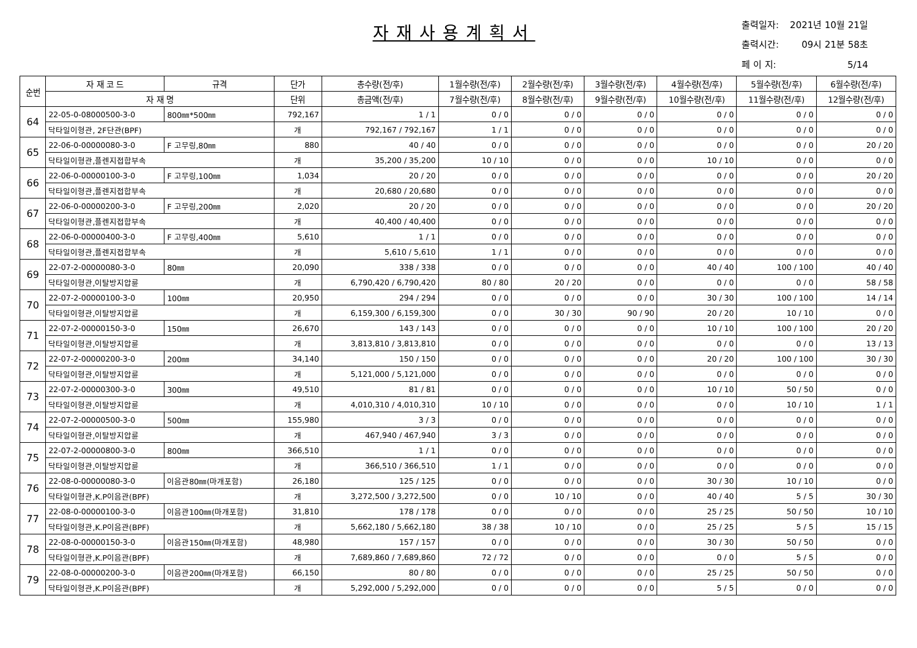자재사용계획서
| 출력일자: | 2021년 10월 21일 |
| 출력시간: | 09시 21분 58초 |
| 페 이 지: | 5/14 |
| 순번 | 자 재 코 드 | 규격 | 단가 | 총수량(전/후) | 1월수량(전/후) | 2월수량(전/후) | 3월수량(전/후) | 4월수량(전/후) | 5월수량(전/후) | 6월수량(전/후) |
| --- | --- | --- | --- | --- | --- | --- | --- | --- | --- | --- |
| | 자 재 명 | | 단위 | 총금액(전/후) | 7월수량(전/후) | 8월수량(전/후) | 9월수량(전/후) | 10월수량(전/후) | 11월수량(전/후) | 12월수량(전/후) |
| 64 | 22-05-0-08000500-3-0 | 800㎜*500㎜ | 792,167 | 1 / 1 | 0 / 0 | 0 / 0 | 0 / 0 | 0 / 0 | 0 / 0 | 0 / 0 |
| | 닥타일이형관, 2F단관(BPF) | | 개 | 792,167 / 792,167 | 1 / 1 | 0 / 0 | 0 / 0 | 0 / 0 | 0 / 0 | 0 / 0 |
| 65 | 22-06-0-00000080-3-0 | F 고무링,80㎜ | 880 | 40 / 40 | 0 / 0 | 0 / 0 | 0 / 0 | 0 / 0 | 0 / 0 | 20 / 20 |
| | 닥타일이형관,플렌지접합부속 | | 개 | 35,200 / 35,200 | 10 / 10 | 0 / 0 | 0 / 0 | 10 / 10 | 0 / 0 | 0 / 0 |
| 66 | 22-06-0-00000100-3-0 | F 고무링,100㎜ | 1,034 | 20 / 20 | 0 / 0 | 0 / 0 | 0 / 0 | 0 / 0 | 0 / 0 | 20 / 20 |
| | 닥타일이형관,플렌지접합부속 | | 개 | 20,680 / 20,680 | 0 / 0 | 0 / 0 | 0 / 0 | 0 / 0 | 0 / 0 | 0 / 0 |
| 67 | 22-06-0-00000200-3-0 | F 고무링,200㎜ | 2,020 | 20 / 20 | 0 / 0 | 0 / 0 | 0 / 0 | 0 / 0 | 0 / 0 | 20 / 20 |
| | 닥타일이형관,플렌지접합부속 | | 개 | 40,400 / 40,400 | 0 / 0 | 0 / 0 | 0 / 0 | 0 / 0 | 0 / 0 | 0 / 0 |
| 68 | 22-06-0-00000400-3-0 | F 고무링,400㎜ | 5,610 | 1 / 1 | 0 / 0 | 0 / 0 | 0 / 0 | 0 / 0 | 0 / 0 | 0 / 0 |
| | 닥타일이형관,플렌지접합부속 | | 개 | 5,610 / 5,610 | 1 / 1 | 0 / 0 | 0 / 0 | 0 / 0 | 0 / 0 | 0 / 0 |
| 69 | 22-07-2-00000080-3-0 | 80㎜ | 20,090 | 338 / 338 | 0 / 0 | 0 / 0 | 0 / 0 | 40 / 40 | 100 / 100 | 40 / 40 |
| | 닥타일이형관,이탈방지압륜 | | 개 | 6,790,420 / 6,790,420 | 80 / 80 | 20 / 20 | 0 / 0 | 0 / 0 | 0 / 0 | 58 / 58 |
| 70 | 22-07-2-00000100-3-0 | 100㎜ | 20,950 | 294 / 294 | 0 / 0 | 0 / 0 | 0 / 0 | 30 / 30 | 100 / 100 | 14 / 14 |
| | 닥타일이형관,이탈방지압륜 | | 개 | 6,159,300 / 6,159,300 | 0 / 0 | 30 / 30 | 90 / 90 | 20 / 20 | 10 / 10 | 0 / 0 |
| 71 | 22-07-2-00000150-3-0 | 150㎜ | 26,670 | 143 / 143 | 0 / 0 | 0 / 0 | 0 / 0 | 10 / 10 | 100 / 100 | 20 / 20 |
| | 닥타일이형관,이탈방지압륜 | | 개 | 3,813,810 / 3,813,810 | 0 / 0 | 0 / 0 | 0 / 0 | 0 / 0 | 0 / 0 | 13 / 13 |
| 72 | 22-07-2-00000200-3-0 | 200㎜ | 34,140 | 150 / 150 | 0 / 0 | 0 / 0 | 0 / 0 | 20 / 20 | 100 / 100 | 30 / 30 |
| | 닥타일이형관,이탈방지압륜 | | 개 | 5,121,000 / 5,121,000 | 0 / 0 | 0 / 0 | 0 / 0 | 0 / 0 | 0 / 0 | 0 / 0 |
| 73 | 22-07-2-00000300-3-0 | 300㎜ | 49,510 | 81 / 81 | 0 / 0 | 0 / 0 | 0 / 0 | 10 / 10 | 50 / 50 | 0 / 0 |
| | 닥타일이형관,이탈방지압륜 | | 개 | 4,010,310 / 4,010,310 | 10 / 10 | 0 / 0 | 0 / 0 | 0 / 0 | 10 / 10 | 1 / 1 |
| 74 | 22-07-2-00000500-3-0 | 500㎜ | 155,980 | 3 / 3 | 0 / 0 | 0 / 0 | 0 / 0 | 0 / 0 | 0 / 0 | 0 / 0 |
| | 닥타일이형관,이탈방지압륜 | | 개 | 467,940 / 467,940 | 3 / 3 | 0 / 0 | 0 / 0 | 0 / 0 | 0 / 0 | 0 / 0 |
| 75 | 22-07-2-00000800-3-0 | 800㎜ | 366,510 | 1 / 1 | 0 / 0 | 0 / 0 | 0 / 0 | 0 / 0 | 0 / 0 | 0 / 0 |
| | 닥타일이형관,이탈방지압륜 | | 개 | 366,510 / 366,510 | 1 / 1 | 0 / 0 | 0 / 0 | 0 / 0 | 0 / 0 | 0 / 0 |
| 76 | 22-08-0-00000080-3-0 | 이음관80㎜(마개포함) | 26,180 | 125 / 125 | 0 / 0 | 0 / 0 | 0 / 0 | 30 / 30 | 10 / 10 | 0 / 0 |
| | 닥타일이형관,K.P이음관(BPF) | | 개 | 3,272,500 / 3,272,500 | 0 / 0 | 10 / 10 | 0 / 0 | 40 / 40 | 5 / 5 | 30 / 30 |
| 77 | 22-08-0-00000100-3-0 | 이음관100㎜(마개포함) | 31,810 | 178 / 178 | 0 / 0 | 0 / 0 | 0 / 0 | 25 / 25 | 50 / 50 | 10 / 10 |
| | 닥타일이형관,K.P이음관(BPF) | | 개 | 5,662,180 / 5,662,180 | 38 / 38 | 10 / 10 | 0 / 0 | 25 / 25 | 5 / 5 | 15 / 15 |
| 78 | 22-08-0-00000150-3-0 | 이음관150㎜(마개포함) | 48,980 | 157 / 157 | 0 / 0 | 0 / 0 | 0 / 0 | 30 / 30 | 50 / 50 | 0 / 0 |
| | 닥타일이형관,K.P이음관(BPF) | | 개 | 7,689,860 / 7,689,860 | 72 / 72 | 0 / 0 | 0 / 0 | 0 / 0 | 5 / 5 | 0 / 0 |
| 79 | 22-08-0-00000200-3-0 | 이음관200㎜(마개포함) | 66,150 | 80 / 80 | 0 / 0 | 0 / 0 | 0 / 0 | 25 / 25 | 50 / 50 | 0 / 0 |
| | 닥타일이형관,K.P이음관(BPF) | | 개 | 5,292,000 / 5,292,000 | 0 / 0 | 0 / 0 | 0 / 0 | 5 / 5 | 0 / 0 | 0 / 0 |